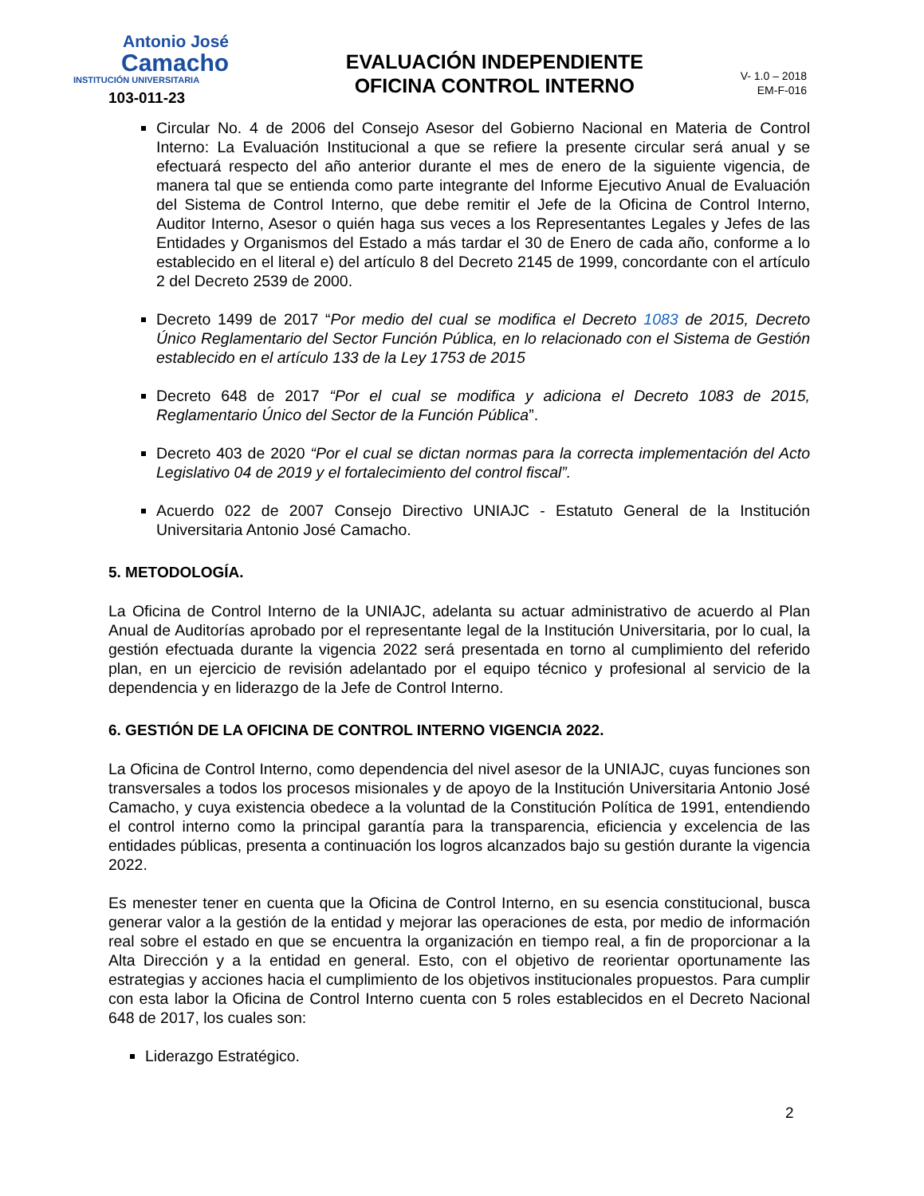Antonio José
Camacho
INSTITUCIÓN UNIVERSITARIA
103-011-23
EVALUACIÓN INDEPENDIENTE
OFICINA CONTROL INTERNO
V- 1.0 – 2018
EM-F-016
Circular No. 4 de 2006 del Consejo Asesor del Gobierno Nacional en Materia de Control Interno: La Evaluación Institucional a que se refiere la presente circular será anual y se efectuará respecto del año anterior durante el mes de enero de la siguiente vigencia, de manera tal que se entienda como parte integrante del Informe Ejecutivo Anual de Evaluación del Sistema de Control Interno, que debe remitir el Jefe de la Oficina de Control Interno, Auditor Interno, Asesor o quién haga sus veces a los Representantes Legales y Jefes de las Entidades y Organismos del Estado a más tardar el 30 de Enero de cada año, conforme a lo establecido en el literal e) del artículo 8 del Decreto 2145 de 1999, concordante con el artículo 2 del Decreto 2539 de 2000.
Decreto 1499 de 2017 “Por medio del cual se modifica el Decreto 1083 de 2015, Decreto Único Reglamentario del Sector Función Pública, en lo relacionado con el Sistema de Gestión establecido en el artículo 133 de la Ley 1753 de 2015
Decreto 648 de 2017 “Por el cual se modifica y adiciona el Decreto 1083 de 2015, Reglamentario Único del Sector de la Función Pública”.
Decreto 403 de 2020 “Por el cual se dictan normas para la correcta implementación del Acto Legislativo 04 de 2019 y el fortalecimiento del control fiscal”.
Acuerdo 022 de 2007 Consejo Directivo UNIAJC - Estatuto General de la Institución Universitaria Antonio José Camacho.
5. METODOLOGÍA.
La Oficina de Control Interno de la UNIAJC, adelanta su actuar administrativo de acuerdo al Plan Anual de Auditorías aprobado por el representante legal de la Institución Universitaria, por lo cual, la gestión efectuada durante la vigencia 2022 será presentada en torno al cumplimiento del referido plan, en un ejercicio de revisión adelantado por el equipo técnico y profesional al servicio de la dependencia y en liderazgo de la Jefe de Control Interno.
6. GESTIÓN DE LA OFICINA DE CONTROL INTERNO VIGENCIA 2022.
La Oficina de Control Interno, como dependencia del nivel asesor de la UNIAJC, cuyas funciones son transversales a todos los procesos misionales y de apoyo de la Institución Universitaria Antonio José Camacho, y cuya existencia obedece a la voluntad de la Constitución Política de 1991, entendiendo el control interno como la principal garantía para la transparencia, eficiencia y excelencia de las entidades públicas, presenta a continuación los logros alcanzados bajo su gestión durante la vigencia 2022.
Es menester tener en cuenta que la Oficina de Control Interno, en su esencia constitucional, busca generar valor a la gestión de la entidad y mejorar las operaciones de esta, por medio de información real sobre el estado en que se encuentra la organización en tiempo real, a fin de proporcionar a la Alta Dirección y a la entidad en general. Esto, con el objetivo de reorientar oportunamente las estrategias y acciones hacia el cumplimiento de los objetivos institucionales propuestos. Para cumplir con esta labor la Oficina de Control Interno cuenta con 5 roles establecidos en el Decreto Nacional 648 de 2017, los cuales son:
Liderazgo Estratégico.
2